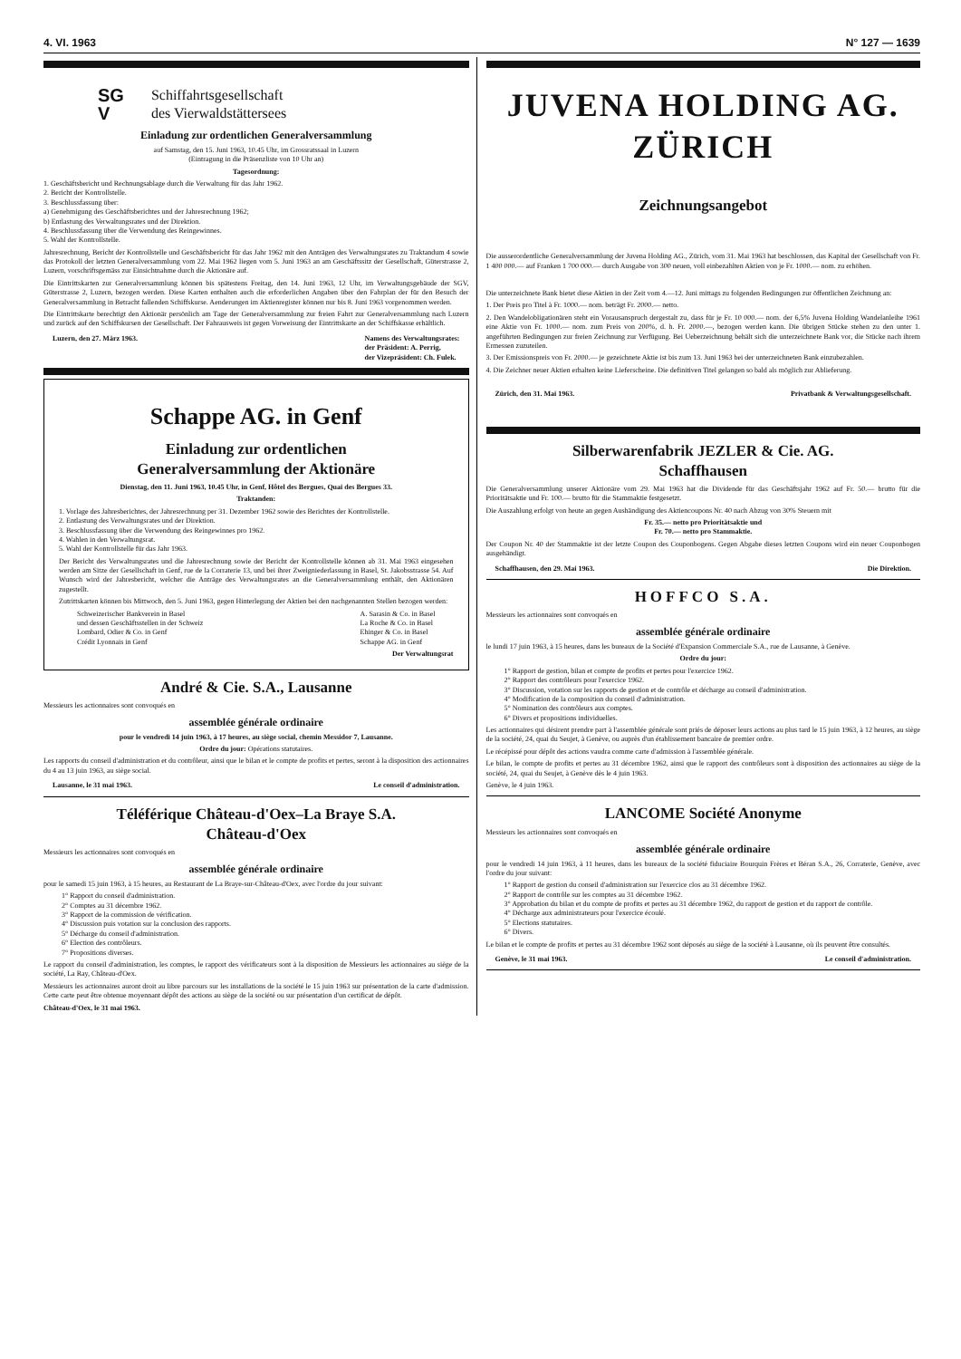4. VI. 1963 N° 127 — 1639
SG
V
Schiffahrtsgesellschaft
des Vierwaldstättersees
Einladung zur ordentlichen Generalversammlung
auf Samstag, den 15. Juni 1963, 10.45 Uhr, im Grossratssaal in Luzern
(Eintragung in die Präsenzliste von 10 Uhr an)
Tagesordnung:
1. Geschäftsbericht und Rechnungsablage durch die Verwaltung für das Jahr 1962.
2. Bericht der Kontrollstelle.
3. Beschlussfassung über:
a) Genehmigung des Geschäftsberichtes und der Jahresrechnung 1962;
b) Entlastung des Verwaltungsrates und der Direktion.
4. Beschlussfassung über die Verwendung des Reingewinnes.
5. Wahl der Kontrollstelle.
Jahresrechnung, Bericht der Kontrollstelle und Geschäftsbericht für das Jahr 1962 mit den Anträgen des Verwaltungsrates zu Traktandum 4 sowie das Protokoll der letzten Generalversammlung vom 22. Mai 1962 liegen vom 5. Juni 1963 an am Geschäftssitz der Gesellschaft, Güterstrasse 2, Luzern, vorschriftsgemäss zur Einsichtnahme durch die Aktionäre auf.
Die Eintrittskarten zur Generalversammlung können bis spätestens Freitag, den 14. Juni 1963, 12 Uhr, im Verwaltungsgebäude der SGV, Güterstrasse 2, Luzern, bezogen werden. Diese Karten enthalten auch die erforderlichen Angaben über den Fahrplan der für den Besuch der Generalversammlung in Betracht fallenden Schiffskurse. Aenderungen im Aktienregister können nur bis 8. Juni 1963 vorgenommen werden.
Die Eintrittskarte berechtigt den Aktionär persönlich am Tage der Generalversammlung zur freien Fahrt zur Generalversammlung nach Luzern und zurück auf den Schiffskursen der Gesellschaft. Der Fahrausweis ist gegen Vorweisung der Eintrittskarte an der Schiffskasse erhältlich.
Luzern, den 27. März 1963. Namens des Verwaltungsrates:
der Präsident: A. Perrig,
der Vizepräsident: Ch. Fulek.
Schappe AG. in Genf
Einladung zur ordentlichen
Generalversammlung der Aktionäre
Dienstag, den 11. Juni 1963, 10.45 Uhr, in Genf, Hôtel des Bergues, Quai des Bergues 33.
Traktanden:
1. Vorlage des Jahresberichtes, der Jahresrechnung per 31. Dezember 1962 sowie des Berichtes der Kontrollstelle.
2. Entlastung des Verwaltungsrates und der Direktion.
3. Beschlussfassung über die Verwendung des Reingewinnes pro 1962.
4. Wahlen in den Verwaltungsrat.
5. Wahl der Kontrollstelle für das Jahr 1963.
Der Bericht des Verwaltungsrates und die Jahresrechnung sowie der Bericht der Kontrollstelle können ab 31. Mai 1963 eingesehen werden am Sitze der Gesellschaft in Genf, rue de la Corraterie 13, und bei ihrer Zweigniederlassung in Basel, St. Jakobsstrasse 54. Auf Wunsch wird der Jahresbericht, welcher die Anträge des Verwaltungsrates an die Generalversammlung enthält, den Aktionären zugestellt.
Zutrittskarten können bis Mittwoch, den 5. Juni 1963, gegen Hinterlegung der Aktien bei den nachgenannten Stellen bezogen werden:
Schweizerischer Bankverein in Basel
und dessen Geschäftsstellen in der Schweiz
Lombard, Odier & Co. in Genf
Crédit Lyonnais in Genf A. Sarasin & Co. in Basel
La Roche & Co. in Basel
Ehinger & Co. in Basel
Schappe AG. in Genf
Der Verwaltungsrat
André & Cie. S.A., Lausanne
Messieurs les actionnaires sont convoqués en
assemblée générale ordinaire
pour le vendredi 14 juin 1963, à 17 heures, au siège social, chemin Messidor 7, Lausanne.
Ordre du jour: Opérations statutaires.
Les rapports du conseil d'administration et du contrôleur, ainsi que le bilan et le compte de profits et pertes, seront à la disposition des actionnaires du 4 au 13 juin 1963, au siège social.
Lausanne, le 31 mai 1963. Le conseil d'administration.
Téléférique Château-d'Oex–La Braye S.A.
Château-d'Oex
Messieurs les actionnaires sont convoqués en
assemblée générale ordinaire
pour le samedi 15 juin 1963, à 15 heures, au Restaurant de La Braye-sur-Château-d'Oex, avec l'ordre du jour suivant:
1° Rapport du conseil d'administration.
2° Comptes au 31 décembre 1962.
3° Rapport de la commission de vérification.
4° Discussion puis votation sur la conclusion des rapports.
5° Décharge du conseil d'administration.
6° Election des contrôleurs.
7° Propositions diverses.
Le rapport du conseil d'administration, les comptes, le rapport des vérificateurs sont à la disposition de Messieurs les actionnaires au siège de la société, La Ray, Château-d'Oex.
Messieurs les actionnaires auront droit au libre parcours sur les installations de la société le 15 juin 1963 sur présentation de la carte d'admission. Cette carte peut être obtenue moyennant dépôt des actions au siège de la société ou sur présentation d'un certificat de dépôt.
Château-d'Oex, le 31 mai 1963.
JUVENA HOLDING AG.
ZÜRICH
Zeichnungsangebot
Die ausserordentliche Generalversammlung der Juvena Holding AG., Zürich, vom 31. Mai 1963 hat beschlossen, das Kapital der Gesellschaft von Fr. 1 400 000.— auf Franken 1 700 000.— durch Ausgabe von 300 neuen, voll einbezahlten Aktien von je Fr. 1000.— nom. zu erhöhen.
Die unterzeichnete Bank bietet diese Aktien in der Zeit vom 4.—12. Juni mittags zu folgenden Bedingungen zur öffentlichen Zeichnung an:
1. Der Preis pro Titel à Fr. 1000.— nom. beträgt Fr. 2000.— netto.
2. Den Wandelobligationären steht ein Vorausanspruch dergestalt zu, dass für je Fr. 10 000.— nom. der 6,5% Juvena Holding Wandelanleihe 1961 eine Aktie von Fr. 1000.— nom. zum Preis von 200%, d. h. Fr. 2000.—, bezogen werden kann. Die übrigen Stücke stehen zu den unter 1. angeführten Bedingungen zur freien Zeichnung zur Verfügung. Bei Ueberzeichnung behält sich die unterzeichnete Bank vor, die Stücke nach ihrem Ermessen zuzuteilen.
3. Der Emissionspreis von Fr. 2000.— je gezeichnete Aktie ist bis zum 13. Juni 1963 bei der unterzeichneten Bank einzubezahlen.
4. Die Zeichner neuer Aktien erhalten keine Lieferscheine. Die definitiven Titel gelangen so bald als möglich zur Ablieferung.
Zürich, den 31. Mai 1963. Privatbank & Verwaltungsgesellschaft.
Silberwarenfabrik JEZLER & Cie. AG.
Schaffhausen
Die Generalversammlung unserer Aktionäre vom 29. Mai 1963 hat die Dividende für das Geschäftsjahr 1962 auf Fr. 50.— brutto für die Prioritätsaktie und Fr. 100.— brutto für die Stammaktie festgesetzt.
Die Auszahlung erfolgt von heute an gegen Aushändigung des Aktiencoupons Nr. 40 nach Abzug von 30% Steuern mit
Fr. 35.— netto pro Prioritätsaktie und
Fr. 70.— netto pro Stammaktie.
Der Coupon Nr. 40 der Stammaktie ist der letzte Coupon des Couponbogens. Gegen Abgabe dieses letzten Coupons wird ein neuer Couponbogen ausgehändigt.
Schaffhausen, den 29. Mai 1963. Die Direktion.
HOFFCO S.A.
Messieurs les actionnaires sont convoqués en
assemblée générale ordinaire
le lundi 17 juin 1963, à 15 heures, dans les bureaux de la Société d'Expansion Commerciale S.A., rue de Lausanne, à Genève.
Ordre du jour:
1° Rapport de gestion, bilan et compte de profits et pertes pour l'exercice 1962.
2° Rapport des contrôleurs pour l'exercice 1962.
3° Discussion, votation sur les rapports de gestion et de contrôle et décharge au conseil d'administration.
4° Modification de la composition du conseil d'administration.
5° Nomination des contrôleurs aux comptes.
6° Divers et propositions individuelles.
Les actionnaires qui désirent prendre part à l'assemblée générale sont priés de déposer leurs actions au plus tard le 15 juin 1963, à 12 heures, au siège de la société, 24, quai du Seujet, à Genève, ou auprès d'un établissement bancaire de premier ordre.
Le récépissé pour dépôt des actions vaudra comme carte d'admission à l'assemblée générale.
Le bilan, le compte de profits et pertes au 31 décembre 1962, ainsi que le rapport des contrôleurs sont à disposition des actionnaires au siège de la société, 24, quai du Seujet, à Genève dès le 4 juin 1963.
Genève, le 4 juin 1963.
LANCOME Société Anonyme
Messieurs les actionnaires sont convoqués en
assemblée générale ordinaire
pour le vendredi 14 juin 1963, à 11 heures, dans les bureaux de la société fiduciaire Bourquin Frères et Béran S.A., 26, Corraterie, Genève, avec l'ordre du jour suivant:
1° Rapport de gestion du conseil d'administration sur l'exercice clos au 31 décembre 1962.
2° Rapport de contrôle sur les comptes au 31 décembre 1962.
3° Approbation du bilan et du compte de profits et pertes au 31 décembre 1962, du rapport de gestion et du rapport de contrôle.
4° Décharge aux administrateurs pour l'exercice écoulé.
5° Elections statutaires.
6° Divers.
Le bilan et le compte de profits et pertes au 31 décembre 1962 sont déposés au siège de la société à Lausanne, où ils peuvent être consultés.
Genève, le 31 mai 1963. Le conseil d'administration.